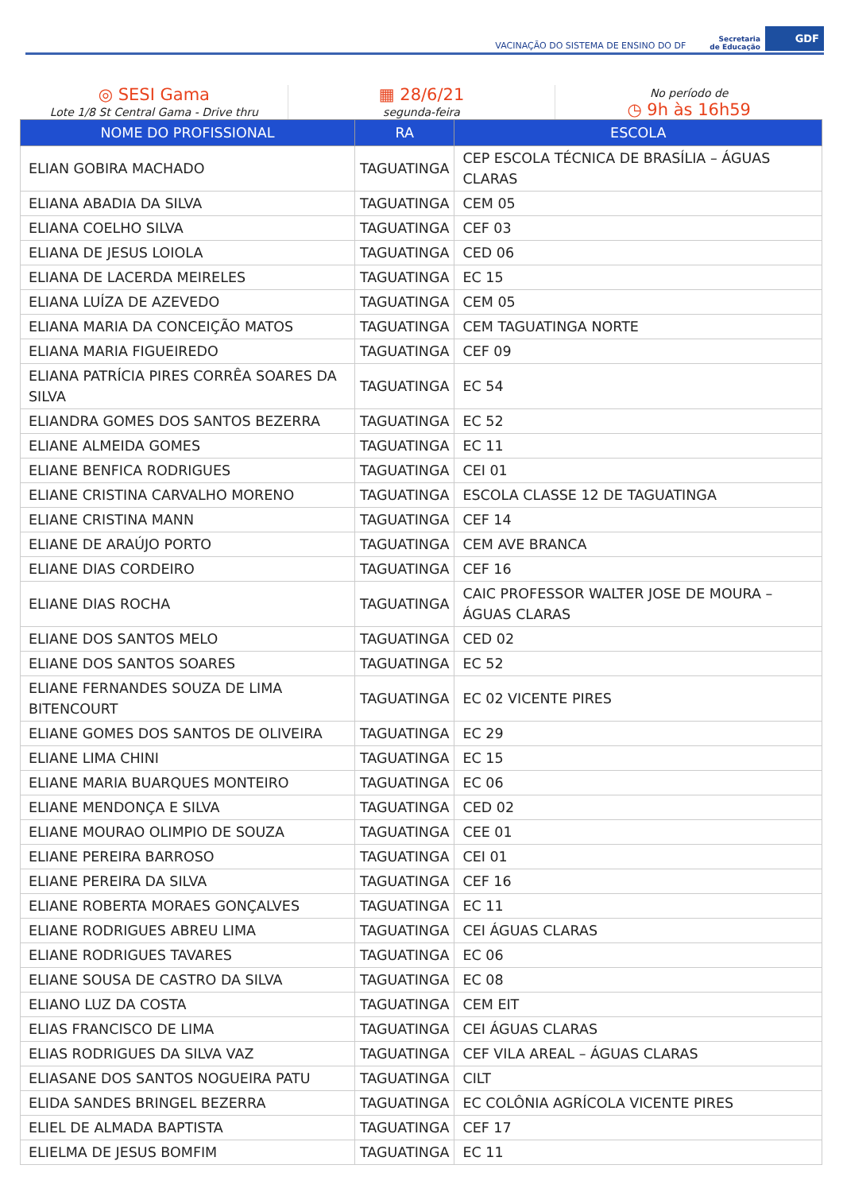VACINAÇÃO DO SISTEMA DE ENSINO DO DF Secretaria
de Educação GDF
◎ SESI Gama
Lote 1/8 St Central Gama - Drive thru
▦ 28/6/21
segunda-feira
No período de
◷ 9h às 16h59
| NOME DO PROFISSIONAL | RA | ESCOLA |
| --- | --- | --- |
| ELIAN GOBIRA MACHADO | TAGUATINGA | CEP ESCOLA TÉCNICA DE BRASÍLIA – ÁGUAS CLARAS |
| ELIANA ABADIA DA SILVA | TAGUATINGA | CEM 05 |
| ELIANA COELHO SILVA | TAGUATINGA | CEF 03 |
| ELIANA DE JESUS LOIOLA | TAGUATINGA | CED 06 |
| ELIANA DE LACERDA MEIRELES | TAGUATINGA | EC 15 |
| ELIANA LUÍZA DE AZEVEDO | TAGUATINGA | CEM 05 |
| ELIANA MARIA DA CONCEIÇÃO MATOS | TAGUATINGA | CEM TAGUATINGA NORTE |
| ELIANA MARIA FIGUEIREDO | TAGUATINGA | CEF 09 |
| ELIANA PATRÍCIA PIRES CORRÊA SOARES DA SILVA | TAGUATINGA | EC 54 |
| ELIANDRA GOMES DOS SANTOS BEZERRA | TAGUATINGA | EC 52 |
| ELIANE ALMEIDA GOMES | TAGUATINGA | EC 11 |
| ELIANE BENFICA RODRIGUES | TAGUATINGA | CEI 01 |
| ELIANE CRISTINA CARVALHO MORENO | TAGUATINGA | ESCOLA CLASSE 12 DE TAGUATINGA |
| ELIANE CRISTINA MANN | TAGUATINGA | CEF 14 |
| ELIANE DE ARAÚJO PORTO | TAGUATINGA | CEM AVE BRANCA |
| ELIANE DIAS CORDEIRO | TAGUATINGA | CEF 16 |
| ELIANE DIAS ROCHA | TAGUATINGA | CAIC PROFESSOR WALTER JOSE DE MOURA – ÁGUAS CLARAS |
| ELIANE DOS SANTOS MELO | TAGUATINGA | CED 02 |
| ELIANE DOS SANTOS SOARES | TAGUATINGA | EC 52 |
| ELIANE FERNANDES SOUZA DE LIMA BITENCOURT | TAGUATINGA | EC 02 VICENTE PIRES |
| ELIANE GOMES DOS SANTOS DE OLIVEIRA | TAGUATINGA | EC 29 |
| ELIANE LIMA CHINI | TAGUATINGA | EC 15 |
| ELIANE MARIA BUARQUES MONTEIRO | TAGUATINGA | EC 06 |
| ELIANE MENDONÇA E SILVA | TAGUATINGA | CED 02 |
| ELIANE MOURAO OLIMPIO DE SOUZA | TAGUATINGA | CEE 01 |
| ELIANE PEREIRA BARROSO | TAGUATINGA | CEI 01 |
| ELIANE PEREIRA DA SILVA | TAGUATINGA | CEF 16 |
| ELIANE ROBERTA MORAES GONÇALVES | TAGUATINGA | EC 11 |
| ELIANE RODRIGUES ABREU LIMA | TAGUATINGA | CEI ÁGUAS CLARAS |
| ELIANE RODRIGUES TAVARES | TAGUATINGA | EC 06 |
| ELIANE SOUSA DE CASTRO DA SILVA | TAGUATINGA | EC 08 |
| ELIANO LUZ DA COSTA | TAGUATINGA | CEM EIT |
| ELIAS FRANCISCO DE LIMA | TAGUATINGA | CEI ÁGUAS CLARAS |
| ELIAS RODRIGUES DA SILVA VAZ | TAGUATINGA | CEF VILA AREAL – ÁGUAS CLARAS |
| ELIASANE DOS SANTOS NOGUEIRA PATU | TAGUATINGA | CILT |
| ELIDA SANDES BRINGEL BEZERRA | TAGUATINGA | EC COLÔNIA AGRÍCOLA VICENTE PIRES |
| ELIEL DE ALMADA BAPTISTA | TAGUATINGA | CEF 17 |
| ELIELMA DE JESUS BOMFIM | TAGUATINGA | EC 11 |